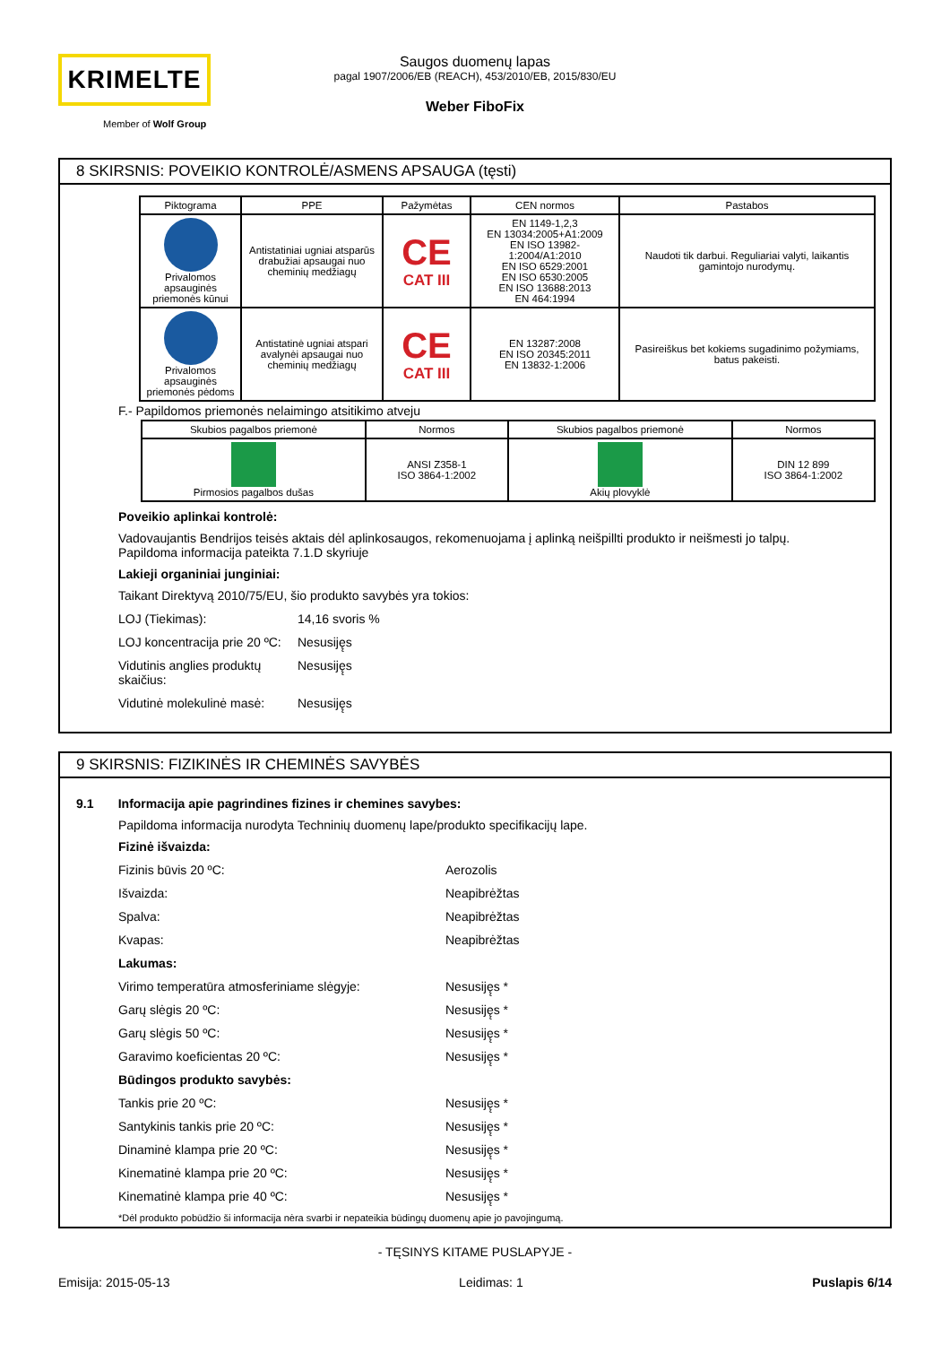KRIMELTE
Member of Wolf Group
Saugos duomenų lapas
pagal 1907/2006/EB (REACH), 453/2010/EB, 2015/830/EU
Weber FiboFix
8 SKIRSNIS: POVEIKIO KONTROLĖ/ASMENS APSAUGA (tęsti)
| Piktograma | PPE | Pažymėtas | CEN normos | Pastabos |
| --- | --- | --- | --- | --- |
| Privalomos apsauginės priemonės kūnui | Antistatiniai ugniai atsparūs drabužiai apsaugai nuo cheminių medžiagų | CE CAT III | EN 1149-1,2,3 EN 13034:2005+A1:2009 EN ISO 13982-1:2004/A1:2010 EN ISO 6529:2001 EN ISO 6530:2005 EN ISO 13688:2013 EN 464:1994 | Naudoti tik darbui. Reguliariai valyti, laikantis gamintojo nurodymų. |
| Privalomos apsauginės priemonės pėdoms | Antistatinė ugniai atspari avalynėi apsaugai nuo cheminių medžiagų | CE CAT III | EN 13287:2008 EN ISO 20345:2011 EN 13832-1:2006 | Pasireiškus bet kokiems sugadinimo požymiams, batus pakeisti. |
F.- Papildomos priemonės nelaimingo atsitikimo atveju
| Skubios pagalbos priemonė | Normos | Skubios pagalbos priemonė | Normos |
| --- | --- | --- | --- |
| Pirmosios pagalbos dušas | ANSI Z358-1 ISO 3864-1:2002 | Akių plovyklė | DIN 12 899 ISO 3864-1:2002 |
Poveikio aplinkai kontrolė:
Vadovaujantis Bendrijos teisės aktais dėl aplinkosaugos, rekomenuojama į aplinką neišpillti produkto ir neišmesti jo talpų.
Papildoma informacija pateikta 7.1.D skyriuje
Lakieji organiniai junginiai:
Taikant Direktyvą 2010/75/EU, šio produkto savybės yra tokios:
LOJ (Tiekimas): 14,16 svoris %
LOJ koncentracija prie 20 ºC: Nesusiję̨s
Vidutinis anglies produktų skaičius: Nesusiję̨s
Vidutinė molekulinė masė: Nesusiję̨s
9 SKIRSNIS: FIZIKINĖS IR CHEMINĖS SAVYBĖS
9.1 Informacija apie pagrindines fizines ir chemines savybes:
Papildoma informacija nurodyta Techninių duomenų lape/produkto specifikacijų lape.
Fizinė išvaizda:
Fizinis būvis 20 ºC: Aerozolis
Išvaizda: Neapibrėžtas
Spalva: Neapibrėžtas
Kvapas: Neapibrėžtas
Lakumas:
Virimo temperatūra atmosferiniame slėgyje: Nesusiję̨s *
Garų slėgis 20 ºC: Nesusiję̨s *
Garų slėgis 50 ºC: Nesusiję̨s *
Garavimo koeficientas 20 ºC: Nesusiję̨s *
Būdingos produkto savybės:
Tankis prie 20 ºC: Nesusiję̨s *
Santykinis tankis prie 20 ºC: Nesusiję̨s *
Dinaminė klampa prie 20 ºC: Nesusiję̨s *
Kinematinė klampa prie 20 ºC: Nesusiję̨s *
Kinematinė klampa prie 40 ºC: Nesusiję̨s *
*Dėl produkto pobūdžio ši informacija nėra svarbi ir nepateikia būdingų duomenų apie jo pavojingumą.
- TĘSINYS KITAME PUSLAPYJE -
Emisija: 2015-05-13 Leidimas: 1 Puslapis 6/14